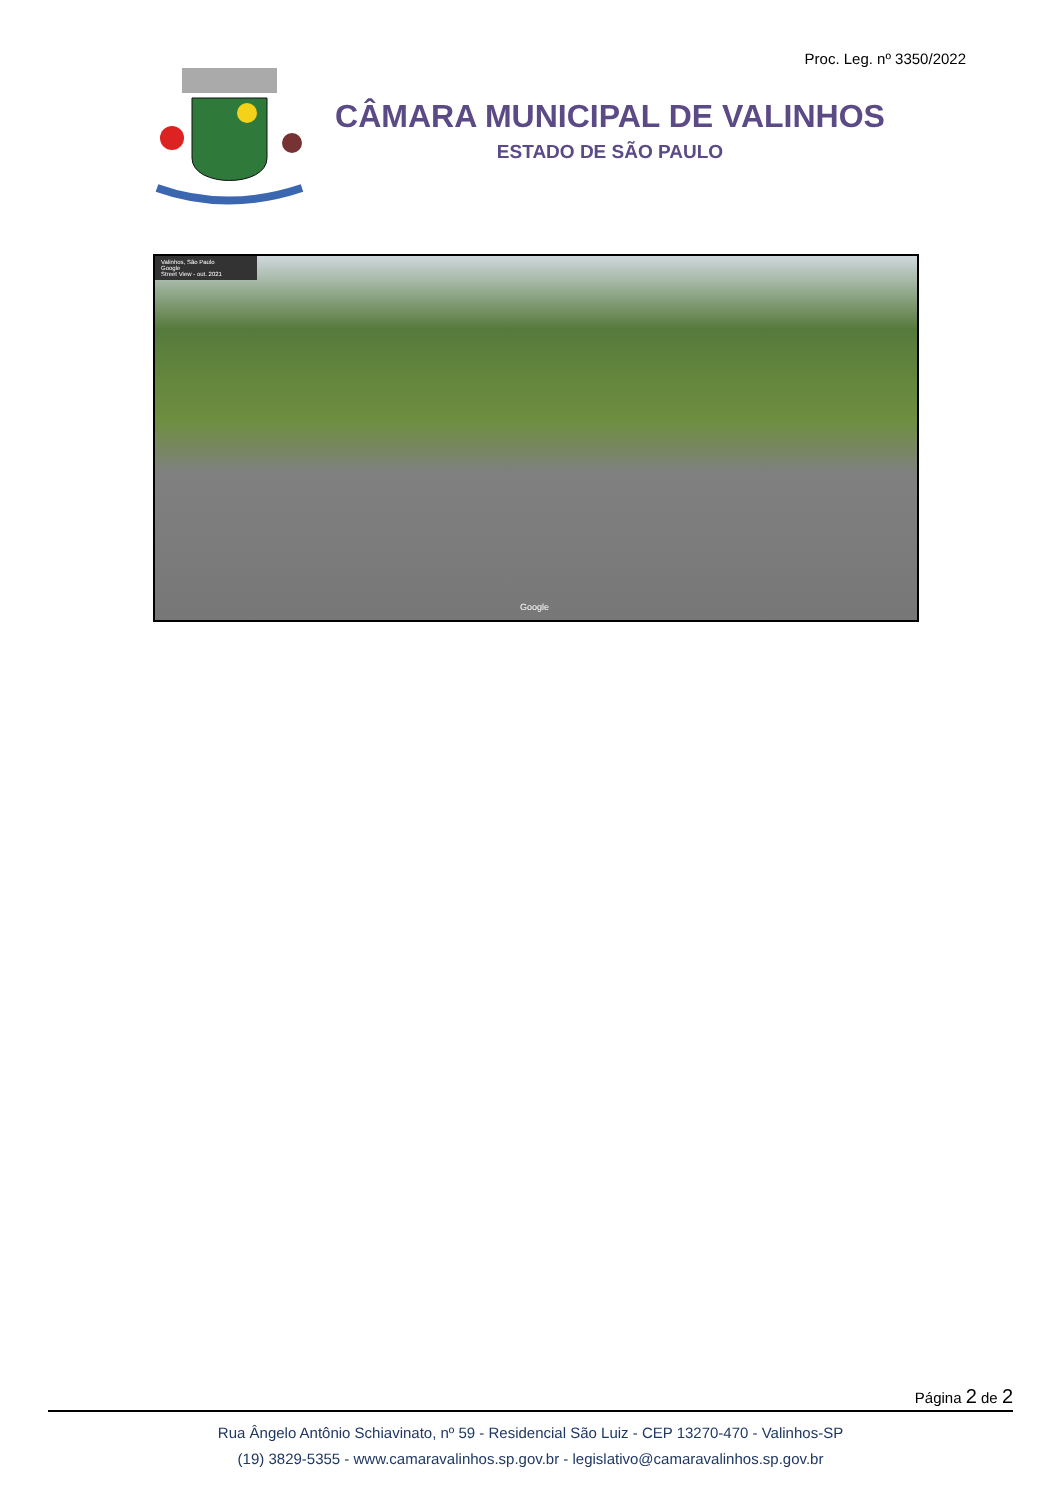Proc. Leg. nº 3350/2022
CÂMARA MUNICIPAL DE VALINHOS
ESTADO DE SÃO PAULO
Valinhos, São Paulo
Google
Street View - out. 2021
Google
Página 2 de 2
Rua Ângelo Antônio Schiavinato, nº 59 - Residencial São Luiz - CEP 13270-470 - Valinhos-SP
(19) 3829-5355 - www.camaravalinhos.sp.gov.br - legislativo@camaravalinhos.sp.gov.br